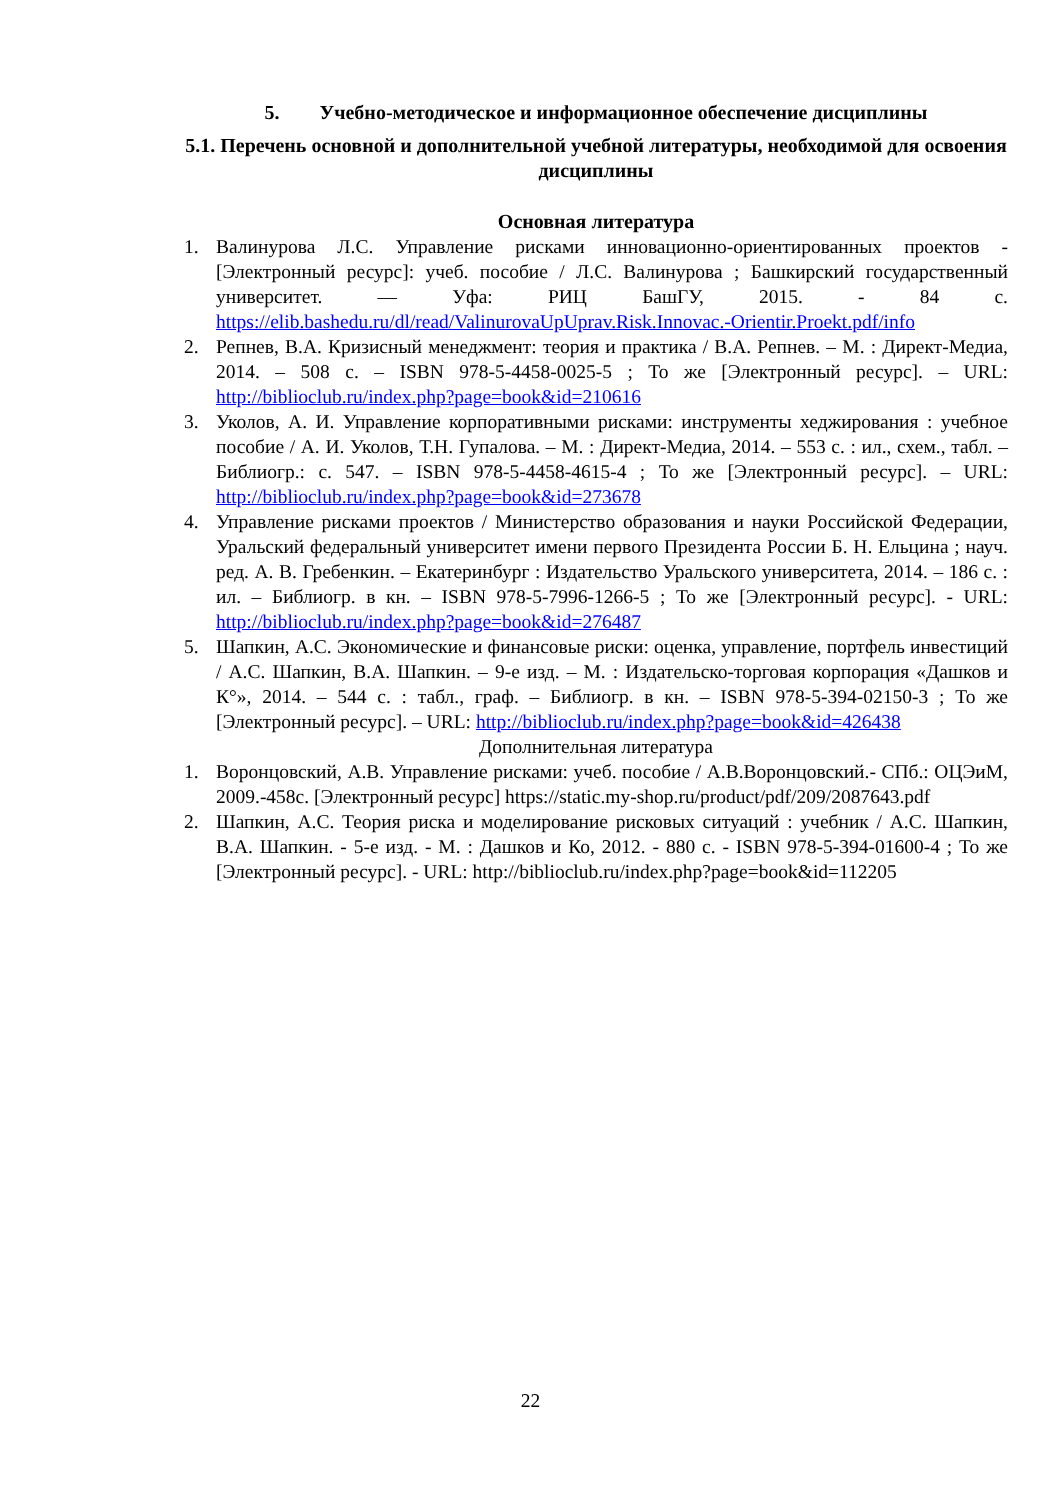5. Учебно-методическое и информационное обеспечение дисциплины
5.1. Перечень основной и дополнительной учебной литературы, необходимой для освоения дисциплины
Основная литература
1. Валинурова Л.С. Управление рисками инновационно-ориентированных проектов - [Электронный ресурс]: учеб. пособие / Л.С. Валинурова ; Башкирский государственный университет. — Уфа: РИЦ БашГУ, 2015. - 84 с. https://elib.bashedu.ru/dl/read/ValinurovaUpUprav.Risk.Innovac.-Orientir.Proekt.pdf/info
2. Репнев, В.А. Кризисный менеджмент: теория и практика / В.А. Репнев. – М. : Директ-Медиа, 2014. – 508 с. – ISBN 978-5-4458-0025-5 ; То же [Электронный ресурс]. – URL: http://biblioclub.ru/index.php?page=book&id=210616
3. Уколов, А. И. Управление корпоративными рисками: инструменты хеджирования : учебное пособие / А. И. Уколов, Т.Н. Гупалова. – М. : Директ-Медиа, 2014. – 553 с. : ил., схем., табл. – Библиогр.: с. 547. – ISBN 978-5-4458-4615-4 ; То же [Электронный ресурс]. – URL: http://biblioclub.ru/index.php?page=book&id=273678
4. Управление рисками проектов / Министерство образования и науки Российской Федерации, Уральский федеральный университет имени первого Президента России Б. Н. Ельцина ; науч. ред. А. В. Гребенкин. – Екатеринбург : Издательство Уральского университета, 2014. – 186 с. : ил. – Библиогр. в кн. – ISBN 978-5-7996-1266-5 ; То же [Электронный ресурс]. - URL: http://biblioclub.ru/index.php?page=book&id=276487
5. Шапкин, А.С. Экономические и финансовые риски: оценка, управление, портфель инвестиций / А.С. Шапкин, В.А. Шапкин. – 9-е изд. – М. : Издательско-торговая корпорация «Дашков и К°», 2014. – 544 с. : табл., граф. – Библиогр. в кн. – ISBN 978-5-394-02150-3 ; То же [Электронный ресурс]. – URL: http://biblioclub.ru/index.php?page=book&id=426438
Дополнительная литература
1. Воронцовский, А.В. Управление рисками: учеб. пособие / А.В.Воронцовский.- СПб.: ОЦЭиМ, 2009.-458с. [Электронный ресурс] https://static.my-shop.ru/product/pdf/209/2087643.pdf
2. Шапкин, А.С. Теория риска и моделирование рисковых ситуаций : учебник / А.С. Шапкин, В.А. Шапкин. - 5-е изд. - М. : Дашков и Ко, 2012. - 880 с. - ISBN 978-5-394-01600-4 ; То же [Электронный ресурс]. - URL: http://biblioclub.ru/index.php?page=book&id=112205
22